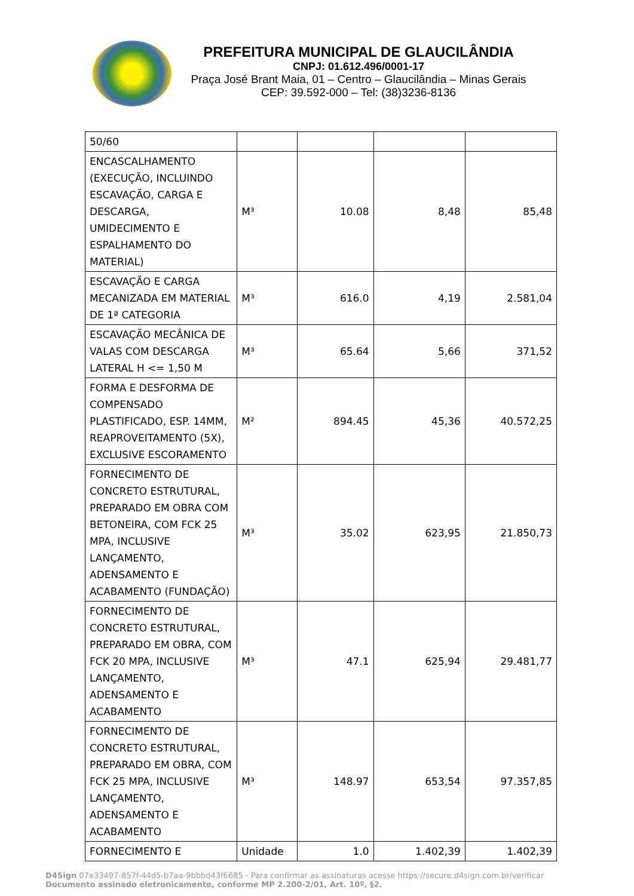PREFEITURA MUNICIPAL DE GLAUCILÂNDIA
CNPJ: 01.612.496/0001-17
Praça José Brant Maia, 01 – Centro – Glaucilândia – Minas Gerais
CEP: 39.592-000 – Tel: (38)3236-8136
| 50/60 | | | | |
| ENCASCALHAMENTO (EXECUÇÃO, INCLUINDO ESCAVAÇÃO, CARGA E DESCARGA, UMIDECIMENTO E ESPALHAMENTO DO MATERIAL) | M³ | 10.08 | 8,48 | 85,48 |
| ESCAVAÇÃO E CARGA MECANIZADA EM MATERIAL DE 1ª CATEGORIA | M³ | 616.0 | 4,19 | 2.581,04 |
| ESCAVAÇÃO MECÂNICA DE VALAS COM DESCARGA LATERAL H <= 1,50 M | M³ | 65.64 | 5,66 | 371,52 |
| FORMA E DESFORMA DE COMPENSADO PLASTIFICADO, ESP. 14MM, REAPROVEITAMENTO (5X), EXCLUSIVE ESCORAMENTO | M² | 894.45 | 45,36 | 40.572,25 |
| FORNECIMENTO DE CONCRETO ESTRUTURAL, PREPARADO EM OBRA COM BETONEIRA, COM FCK 25 MPA, INCLUSIVE LANÇAMENTO, ADENSAMENTO E ACABAMENTO (FUNDAÇÃO) | M³ | 35.02 | 623,95 | 21.850,73 |
| FORNECIMENTO DE CONCRETO ESTRUTURAL, PREPARADO EM OBRA, COM FCK 20 MPA, INCLUSIVE LANÇAMENTO, ADENSAMENTO E ACABAMENTO | M³ | 47.1 | 625,94 | 29.481,77 |
| FORNECIMENTO DE CONCRETO ESTRUTURAL, PREPARADO EM OBRA, COM FCK 25 MPA, INCLUSIVE LANÇAMENTO, ADENSAMENTO E ACABAMENTO | M³ | 148.97 | 653,54 | 97.357,85 |
| FORNECIMENTO E | Unidade | 1.0 | 1.402,39 | 1.402,39 |
D4Sign 07e33497-857f-44d5-b7aa-9bbbd43f6685 - Para confirmar as assinaturas acesse https://secure.d4sign.com.br/verificar
Documento assinado eletronicamente, conforme MP 2.200-2/01, Art. 10º, §2.